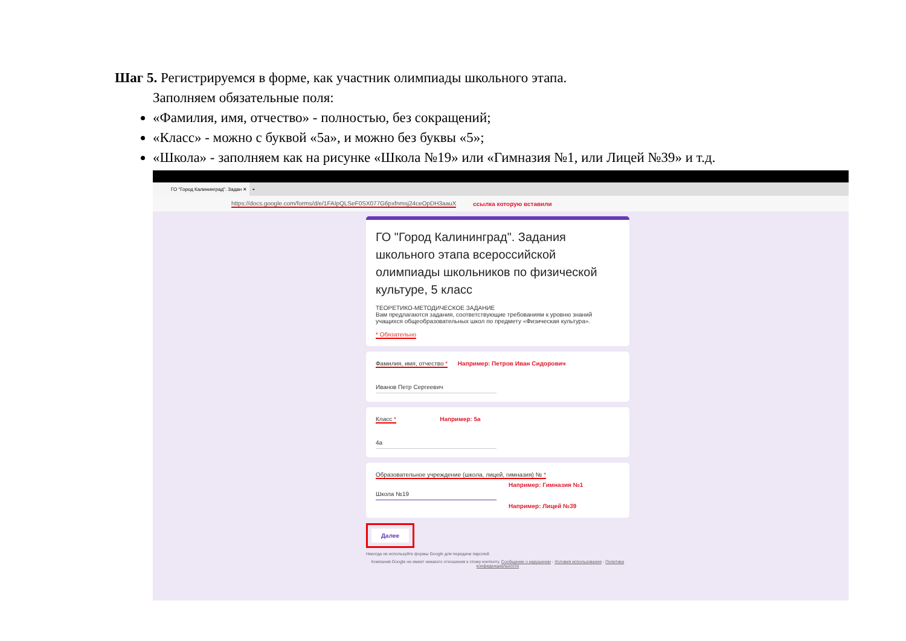Шаг 5. Регистрируемся в форме, как участник олимпиады школьного этапа.
Заполняем обязательные поля:
«Фамилия, имя, отчество» - полностью, без сокращений;
«Класс» - можно с буквой «5а», и можно без буквы «5»;
«Школа» - заполняем как на рисунке «Школа №19» или «Гимназия №1, или Лицей №39» и т.д.
ГО "Город Калининград". Задан ✕
+
https://docs.google.com/forms/d/e/1FAIpQLSeF0SX077G6pxfnmsj24ceOpDH3aauX ссылка которую вставили
ГО "Город Калининград". Задания школьного этапа всероссийской олимпиады школьников по физической культуре, 5 класс
ТЕОРЕТИКО-МЕТОДИЧЕСКОЕ ЗАДАНИЕ
Вам предлагаются задания, соответствующие требованиям к уровню знаний учащихся общеобразовательных школ по предмету «Физическая культура».
* Обязательно
Фамилия, имя, отчество * Например: Петров Иван Сидорович
Иванов Петр Сергеевич
Класс * Например: 5а
4а
Образовательное учреждение (школа, лицей, гимназия) № *
Например: Гимназия №1
Школа №19
Например: Лицей №39
Далее
Никогда не используйте формы Google для передачи паролей.
Компания Google не имеет никакого отношения к этому контенту. Сообщение о нарушении - Условия использования - Политика конфиденциальности